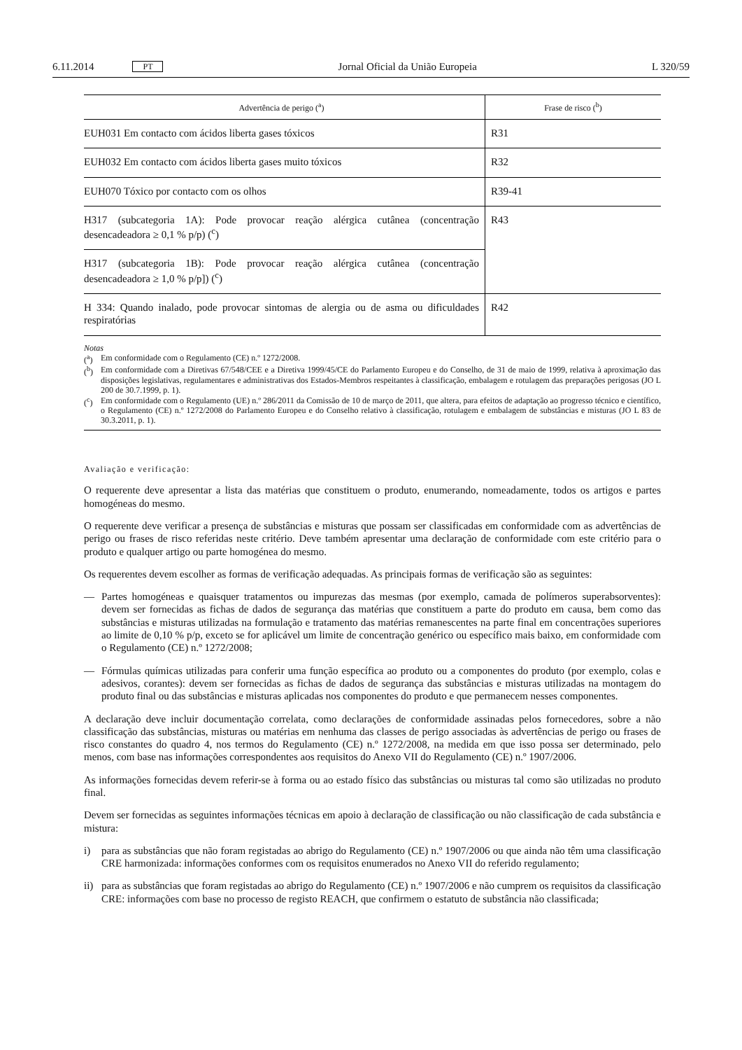6.11.2014 PT Jornal Oficial da União Europeia L 320/59
| Advertência de perigo (<sup>a</sup>) | Frase de risco (<sup>b</sup>) |
| --- | --- |
| EUH031 Em contacto com ácidos liberta gases tóxicos | R31 |
| EUH032 Em contacto com ácidos liberta gases muito tóxicos | R32 |
| EUH070 Tóxico por contacto com os olhos | R39-41 |
| H317 (subcategoria 1A): Pode provocar reação alérgica cutânea (concentração desencadeadora ≥ 0,1 % p/p) (<sup>c</sup>) | R43 |
| H317 (subcategoria 1B): Pode provocar reação alérgica cutânea (concentração desencadeadora ≥ 1,0 % p/p]) (<sup>c</sup>) | |
| H 334: Quando inalado, pode provocar sintomas de alergia ou de asma ou dificuldades respiratórias | R42 |
Notas
(<sup>a</sup>) Em conformidade com o Regulamento (CE) n.º 1272/2008.
(<sup>b</sup>) Em conformidade com a Diretivas 67/548/CEE e a Diretiva 1999/45/CE do Parlamento Europeu e do Conselho, de 31 de maio de 1999, relativa à aproximação das disposições legislativas, regulamentares e administrativas dos Estados-Membros respeitantes à classificação, embalagem e rotulagem das preparações perigosas (JO L 200 de 30.7.1999, p. 1).
(<sup>c</sup>) Em conformidade com o Regulamento (UE) n.º 286/2011 da Comissão de 10 de março de 2011, que altera, para efeitos de adaptação ao progresso técnico e científico, o Regulamento (CE) n.º 1272/2008 do Parlamento Europeu e do Conselho relativo à classificação, rotulagem e embalagem de substâncias e misturas (JO L 83 de 30.3.2011, p. 1).
Avaliação e verificação:
O requerente deve apresentar a lista das matérias que constituem o produto, enumerando, nomeadamente, todos os artigos e partes homogéneas do mesmo.
O requerente deve verificar a presença de substâncias e misturas que possam ser classificadas em conformidade com as advertências de perigo ou frases de risco referidas neste critério. Deve também apresentar uma declaração de conformidade com este critério para o produto e qualquer artigo ou parte homogénea do mesmo.
Os requerentes devem escolher as formas de verificação adequadas. As principais formas de verificação são as seguintes:
— Partes homogéneas e quaisquer tratamentos ou impurezas das mesmas (por exemplo, camada de polímeros superabsorventes): devem ser fornecidas as fichas de dados de segurança das matérias que constituem a parte do produto em causa, bem como das substâncias e misturas utilizadas na formulação e tratamento das matérias remanescentes na parte final em concentrações superiores ao limite de 0,10 % p/p, exceto se for aplicável um limite de concentração genérico ou específico mais baixo, em conformidade com o Regulamento (CE) n.º 1272/2008;
— Fórmulas químicas utilizadas para conferir uma função específica ao produto ou a componentes do produto (por exemplo, colas e adesivos, corantes): devem ser fornecidas as fichas de dados de segurança das substâncias e misturas utilizadas na montagem do produto final ou das substâncias e misturas aplicadas nos componentes do produto e que permanecem nesses componentes.
A declaração deve incluir documentação correlata, como declarações de conformidade assinadas pelos fornecedores, sobre a não classificação das substâncias, misturas ou matérias em nenhuma das classes de perigo associadas às advertências de perigo ou frases de risco constantes do quadro 4, nos termos do Regulamento (CE) n.º 1272/2008, na medida em que isso possa ser determinado, pelo menos, com base nas informações correspondentes aos requisitos do Anexo VII do Regulamento (CE) n.º 1907/2006.
As informações fornecidas devem referir-se à forma ou ao estado físico das substâncias ou misturas tal como são utilizadas no produto final.
Devem ser fornecidas as seguintes informações técnicas em apoio à declaração de classificação ou não classificação de cada substância e mistura:
i) para as substâncias que não foram registadas ao abrigo do Regulamento (CE) n.º 1907/2006 ou que ainda não têm uma classificação CRE harmonizada: informações conformes com os requisitos enumerados no Anexo VII do referido regulamento;
ii) para as substâncias que foram registadas ao abrigo do Regulamento (CE) n.º 1907/2006 e não cumprem os requisitos da classificação CRE: informações com base no processo de registo REACH, que confirmem o estatuto de substância não classificada;